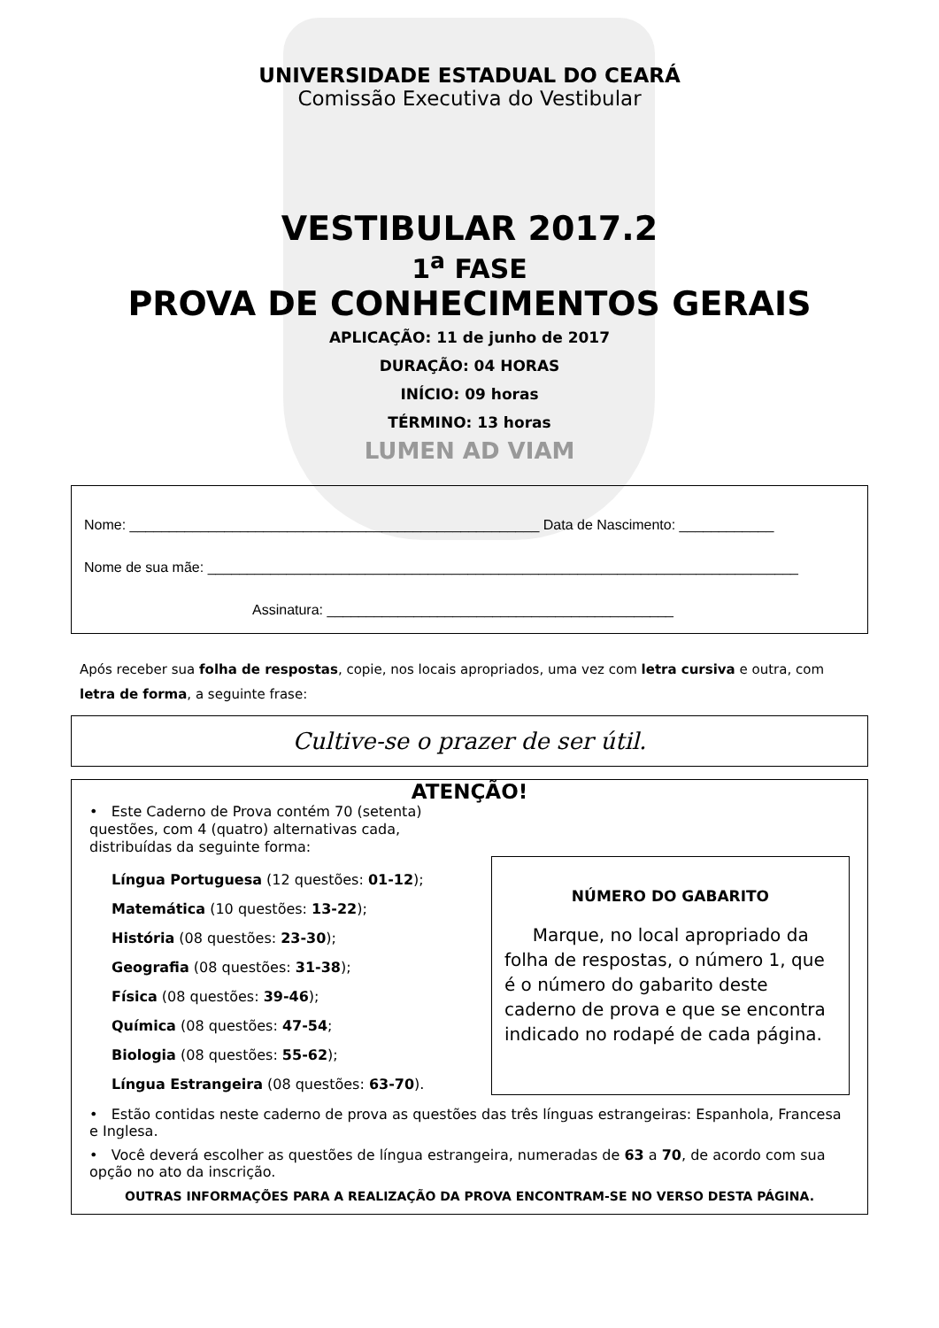UNIVERSIDADE ESTADUAL DO CEARÁ
Comissão Executiva do Vestibular
VESTIBULAR 2017.2
1<sup>a</sup> FASE
PROVA DE CONHECIMENTOS GERAIS
APLICAÇÃO: 11 de junho de 2017
DURAÇÃO: 04 HORAS
INÍCIO: 09 horas
TÉRMINO: 13 horas
LUMEN AD VIAM
Nome: ____________________________________________________ Data de Nascimento: ____________
Nome de sua mãe: ___________________________________________________________________________
Assinatura: ____________________________________________
Após receber sua folha de respostas, copie, nos locais apropriados, uma vez com letra cursiva e outra, com letra de forma, a seguinte frase:
Cultive-se o prazer de ser útil.
ATENÇÃO!
• Este Caderno de Prova contém 70 (setenta) questões, com 4 (quatro) alternativas cada, distribuídas da seguinte forma:
Língua Portuguesa (12 questões: 01-12);
Matemática (10 questões: 13-22);
História (08 questões: 23-30);
Geografia (08 questões: 31-38);
Física (08 questões: 39-46);
Química (08 questões: 47-54;
Biologia (08 questões: 55-62);
Língua Estrangeira (08 questões: 63-70).
NÚMERO DO GABARITO
Marque, no local apropriado da folha de respostas, o número 1, que é o número do gabarito deste caderno de prova e que se encontra indicado no rodapé de cada página.
• Estão contidas neste caderno de prova as questões das três línguas estrangeiras: Espanhola, Francesa e Inglesa.
• Você deverá escolher as questões de língua estrangeira, numeradas de 63 a 70, de acordo com sua opção no ato da inscrição.
OUTRAS INFORMAÇÕES PARA A REALIZAÇÃO DA PROVA ENCONTRAM-SE NO VERSO DESTA PÁGINA.